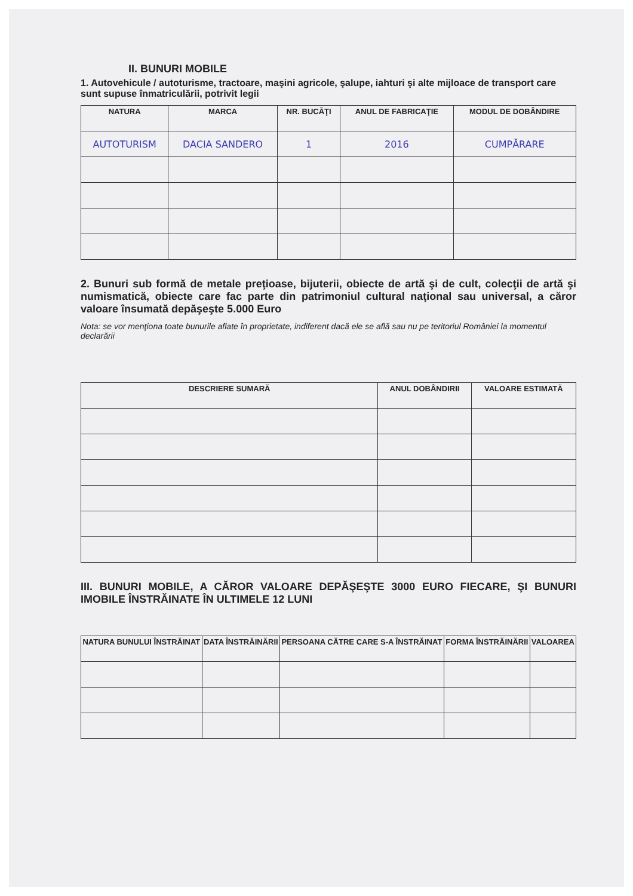II. BUNURI MOBILE
1. Autovehicule / autoturisme, tractoare, maşini agricole, şalupe, iahturi şi alte mijloace de transport care sunt supuse înmatriculării, potrivit legii
| NATURA | MARCA | NR. BUCĂŢI | ANUL DE FABRICAŢIE | MODUL DE DOBÂNDIRE |
| --- | --- | --- | --- | --- |
| AUTOTURISM | DACIA SANDERO | 1 | 2016 | CUMPĂRARE |
2. Bunuri sub formă de metale preţioase, bijuterii, obiecte de artă şi de cult, colecţii de artă şi numismatică, obiecte care fac parte din patrimoniul cultural naţional sau universal, a căror valoare însumată depăşeşte 5.000 Euro
Nota: se vor menţiona toate bunurile aflate în proprietate, indiferent dacă ele se află sau nu pe teritoriul României la momentul declarării
| DESCRIERE SUMARĂ | ANUL DOBÂNDIRII | VALOARE ESTIMATĂ |
| --- | --- | --- |
III. BUNURI MOBILE, A CĂROR VALOARE DEPĂŞEŞTE 3000 EURO FIECARE, ŞI BUNURI IMOBILE ÎNSTRĂINATE ÎN ULTIMELE 12 LUNI
| NATURA BUNULUI ÎNSTRĂINAT | DATA ÎNSTRĂINĂRII | PERSOANA CĂTRE CARE S-A ÎNSTRĂINAT | FORMA ÎNSTRĂINĂRII | VALOAREA |
| --- | --- | --- | --- | --- |